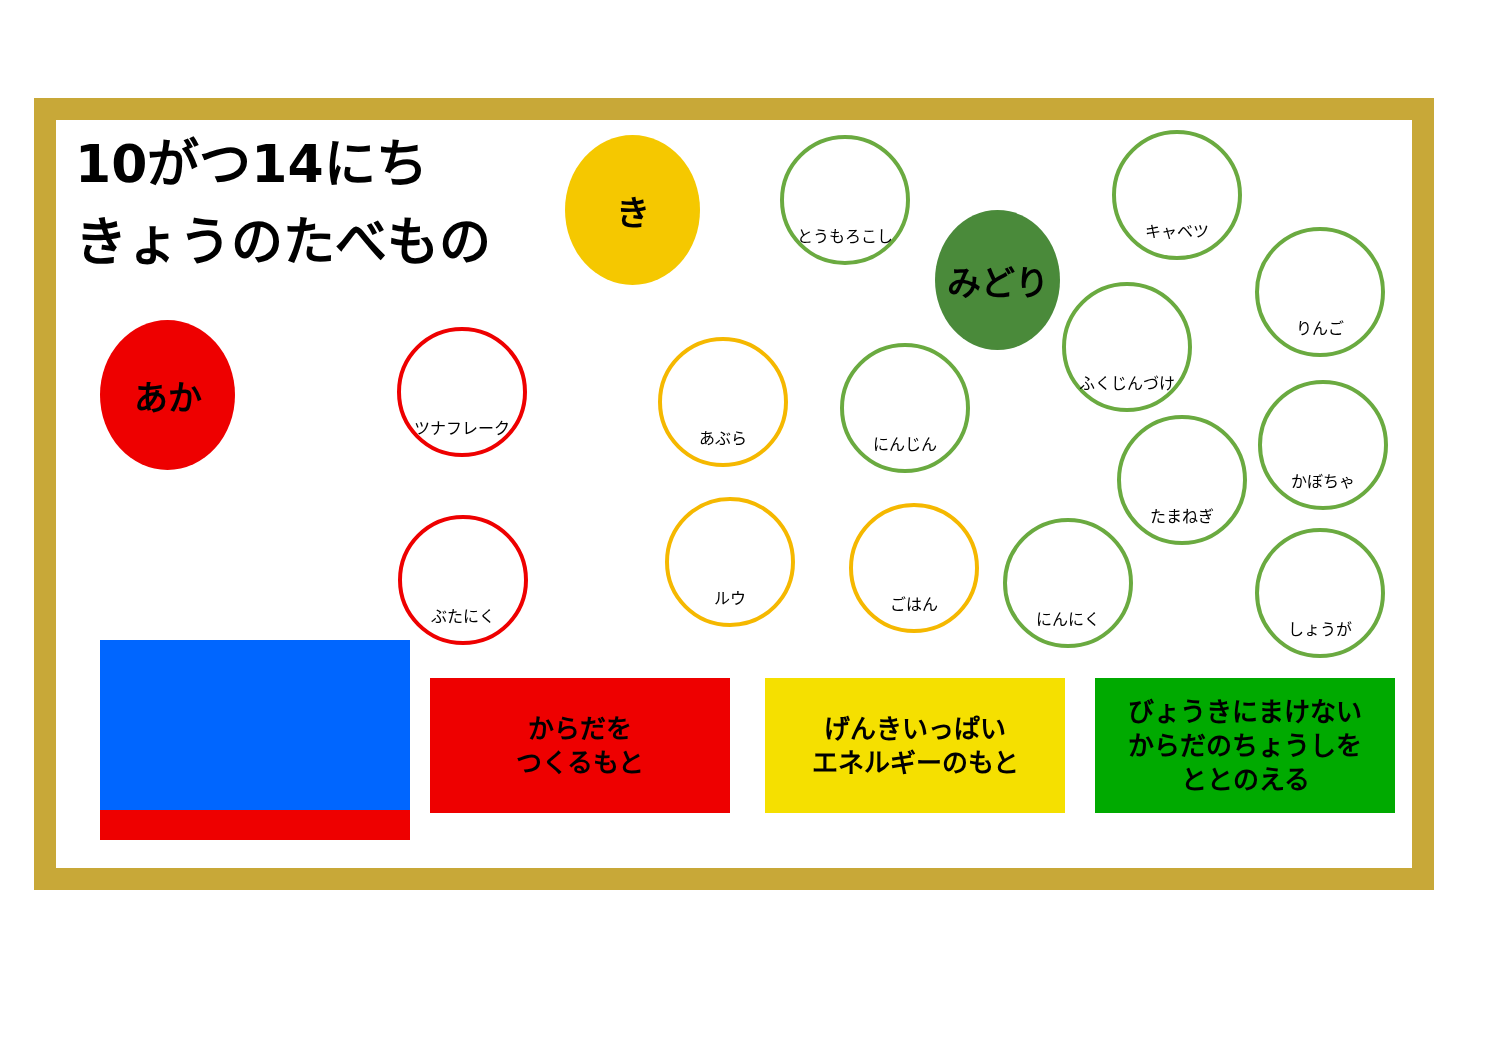10がつ14にち
きょうのたべもの
き
みどり
あか
とうもろこし キャベツ
りんご
ふくじんづけ
ツナフレーク
あぶら にんじん
たまねぎ
かぼちゃ
ぶたにく
ルウ ごはん
にんにく
しょうが
からだを
つくるもと
げんきいっぱい
エネルギーのもと
びょうきにまけない
からだのちょうしを
ととのえる